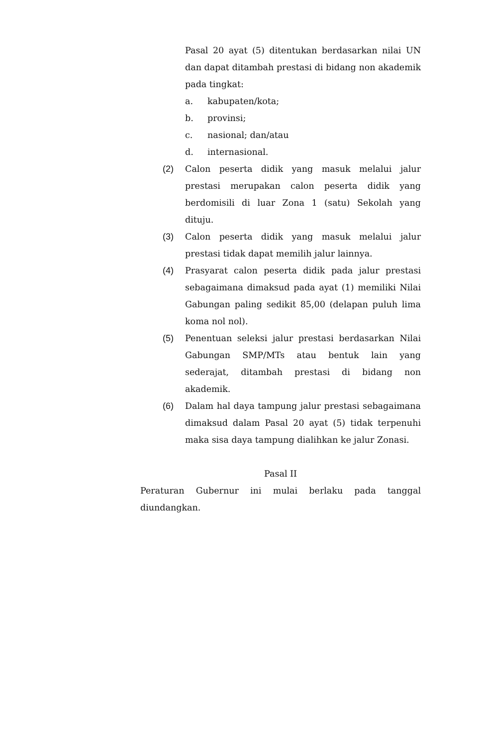Pasal 20 ayat (5) ditentukan berdasarkan nilai UN dan dapat ditambah prestasi di bidang non akademik pada tingkat:
a. kabupaten/kota;
b. provinsi;
c. nasional; dan/atau
d. internasional.
(2) Calon peserta didik yang masuk melalui jalur prestasi merupakan calon peserta didik yang berdomisili di luar Zona 1 (satu) Sekolah yang dituju.
(3) Calon peserta didik yang masuk melalui jalur prestasi tidak dapat memilih jalur lainnya.
(4) Prasyarat calon peserta didik pada jalur prestasi sebagaimana dimaksud pada ayat (1) memiliki Nilai Gabungan paling sedikit 85,00 (delapan puluh lima koma nol nol).
(5) Penentuan seleksi jalur prestasi berdasarkan Nilai Gabungan SMP/MTs atau bentuk lain yang sederajat, ditambah prestasi di bidang non akademik.
(6) Dalam hal daya tampung jalur prestasi sebagaimana dimaksud dalam Pasal 20 ayat (5) tidak terpenuhi maka sisa daya tampung dialihkan ke jalur Zonasi.
Pasal II
Peraturan Gubernur ini mulai berlaku pada tanggal diundangkan.